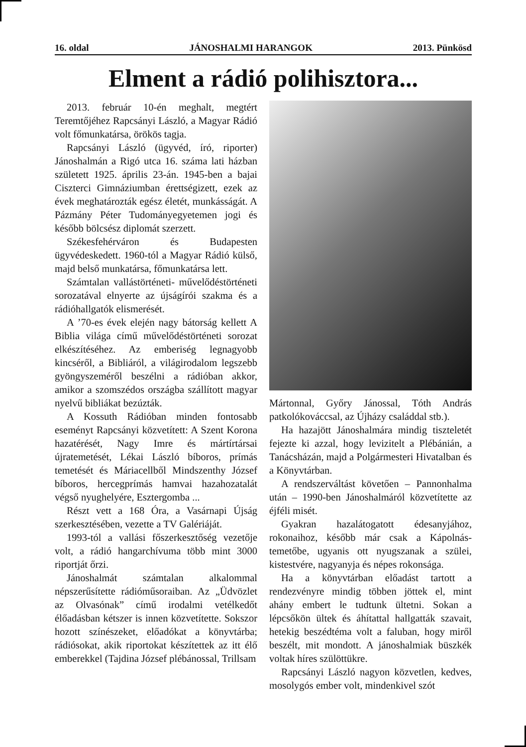16. oldal JÁNOSHALMI HARANGOK 2013. Pünkösd
Elment a rádió polihisztora...
2013. február 10-én meghalt, megtért Teremtőjéhez Rapcsányi László, a Magyar Rádió volt főmunkatársa, örökös tagja.
Rapcsányi László (ügyvéd, író, riporter) Jánoshalmán a Rigó utca 16. száma lati házban született 1925. április 23-án. 1945-ben a bajai Ciszterci Gimnáziumban érettségizett, ezek az évek meghatározták egész életét, munkásságát. A Pázmány Péter Tudományegyetemen jogi és később bölcsész diplomát szerzett.
Székesfehérváron és Budapesten ügyvédeskedett. 1960-tól a Magyar Rádió külső, majd belső munkatársa, főmunkatársa lett.
Számtalan vallástörténeti- művelődéstörténeti sorozatával elnyerte az újságírói szakma és a rádióhallgatók elismerését.
A ’70-es évek elején nagy bátorság kellett A Biblia világa című művelődéstörténeti sorozat elkészítéséhez. Az emberiség legnagyobb kincséről, a Bibliáról, a világirodalom legszebb gyöngyszeméről beszélni a rádióban akkor, amikor a szomszédos országba szállított magyar nyelvű bibliákat bezúzták.
A Kossuth Rádióban minden fontosabb eseményt Rapcsányi közvetített: A Szent Korona hazatérését, Nagy Imre és mártírtársai újratemetését, Lékai László bíboros, prímás temetését és Máriacellből Mindszenthy József bíboros, hercegprímás hamvai hazahozatalát végső nyughelyére, Esztergomba ...
Részt vett a 168 Óra, a Vasárnapi Újság szerkesztésében, vezette a TV Galériáját.
1993-tól a vallási főszerkesztőség vezetője volt, a rádió hangarchívuma több mint 3000 riportját őrzi.
Jánoshalmát számtalan alkalommal népszerűsítette rádióműsoraiban. Az „Üdvözlet az Olvasónak” című irodalmi vetélkedőt élőadásban kétszer is innen közvetítette. Sokszor hozott színészeket, előadókat a könyvtárba; rádiósokat, akik riportokat készítettek az itt élő emberekkel (Tajdina József plébánossal, Trillsam
Mártonnal, Győry Jánossal, Tóth András patkolókováccsal, az Újházy családdal stb.).
Ha hazajött Jánoshalmára mindig tiszteletét fejezte ki azzal, hogy levizitelt a Plébánián, a Tanácsházán, majd a Polgármesteri Hivatalban és a Könyvtárban.
A rendszerváltást követően – Pannonhalma után – 1990-ben Jánoshalmáról közvetítette az éjféli misét.
Gyakran hazalátogatott édesanyjához, rokonaihoz, később már csak a Kápolnás-temetőbe, ugyanis ott nyugszanak a szülei, kistestvére, nagyanyja és népes rokonsága.
Ha a könyvtárban előadást tartott a rendezvényre mindig többen jöttek el, mint ahány embert le tudtunk ültetni. Sokan a lépcsőkön ültek és áhítattal hallgatták szavait, hetekig beszédtéma volt a faluban, hogy miről beszélt, mit mondott. A jánoshalmiak büszkék voltak híres szülöttükre.
Rapcsányi László nagyon közvetlen, kedves, mosolygós ember volt, mindenkivel szót